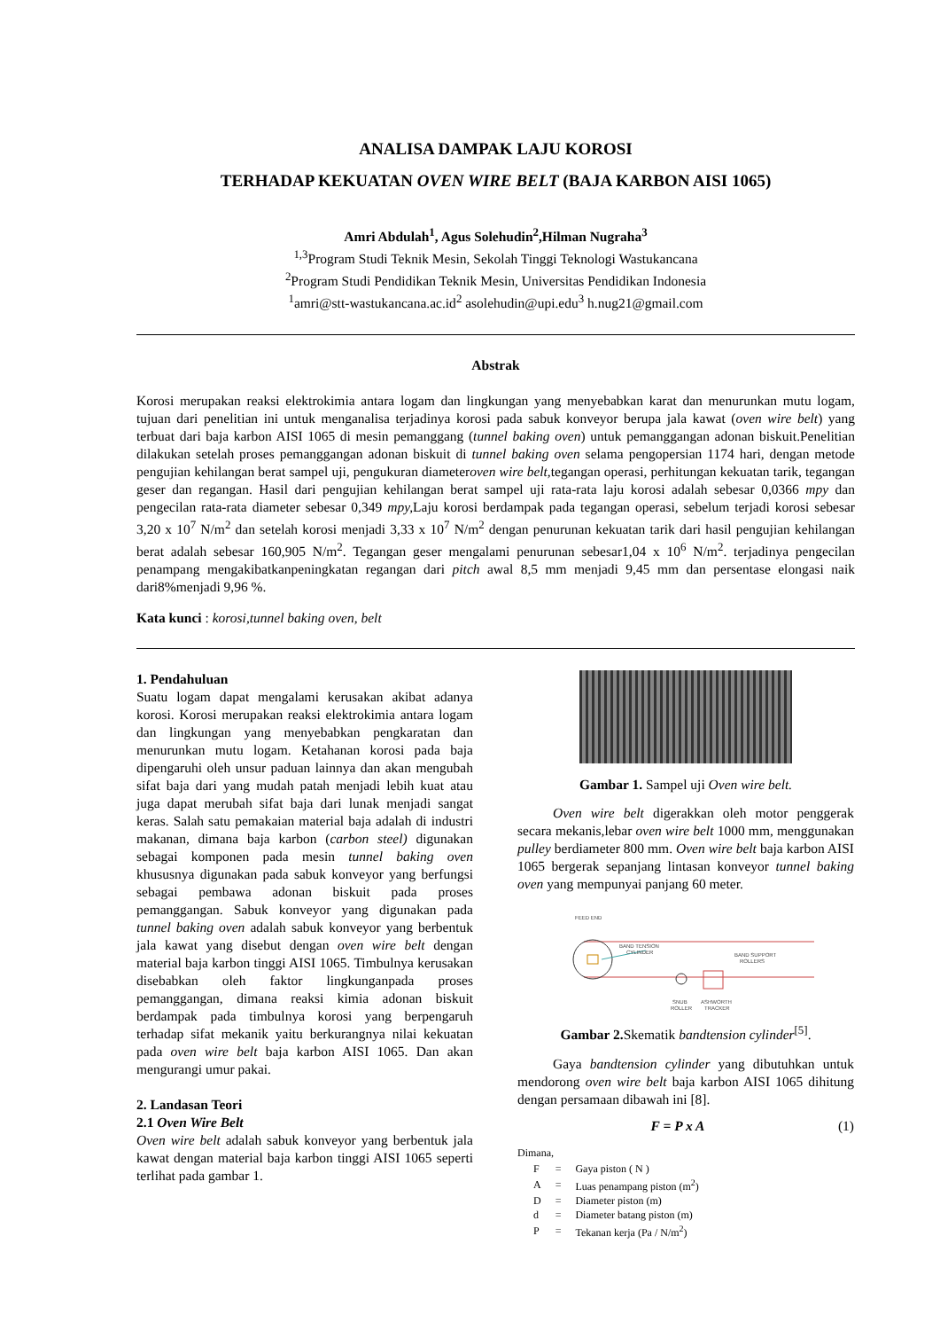ANALISA DAMPAK LAJU KOROSI
TERHADAP KEKUATAN OVEN WIRE BELT (BAJA KARBON AISI 1065)
Amri Abdulah<sup>1</sup>, Agus Solehudin<sup>2</sup>,Hilman Nugraha<sup>3</sup>
<sup>1,3</sup>Program Studi Teknik Mesin, Sekolah Tinggi Teknologi Wastukancana
<sup>2</sup> Program Studi Pendidikan Teknik Mesin, Universitas Pendidikan Indonesia
<sup>1</sup> amri@stt-wastukancana.ac.id<sup>2</sup> asolehudin@upi.edu<sup>3</sup> h.nug21@gmail.com
Abstrak
Korosi merupakan reaksi elektrokimia antara logam dan lingkungan yang menyebabkan karat dan menurunkan mutu logam, tujuan dari penelitian ini untuk menganalisa terjadinya korosi pada sabuk konveyor berupa jala kawat (oven wire belt) yang terbuat dari baja karbon AISI 1065 di mesin pemanggang (tunnel baking oven) untuk pemanggangan adonan biskuit.Penelitian dilakukan setelah proses pemanggangan adonan biskuit di tunnel baking oven selama pengopersian 1174 hari, dengan metode pengujian kehilangan berat sampel uji, pengukuran diameteroven wire belt, tegangan operasi, perhitungan kekuatan tarik, tegangan geser dan regangan. Hasil dari pengujian kehilangan berat sampel uji rata-rata laju korosi adalah sebesar 0,0366 mpy dan pengecilan rata-rata diameter sebesar 0,349 mpy, Laju korosi berdampak pada tegangan operasi, sebelum terjadi korosi sebesar 3,20 x 10<sup>7</sup> N/m<sup>2</sup> dan setelah korosi menjadi 3,33 x 10<sup>7</sup> N/m<sup>2</sup> dengan penurunan kekuatan tarik dari hasil pengujian kehilangan berat adalah sebesar 160,905 N/m<sup>2</sup>. Tegangan geser mengalami penurunan sebesar1,04 x 10<sup>6</sup> N/m<sup>2</sup>. terjadinya pengecilan penampang mengakibatkanpeningkatan regangan dari pitch awal 8,5 mm menjadi 9,45 mm dan persentase elongasi naik dari8%menjadi 9,96 %.
Kata kunci : korosi,tunnel baking oven, belt
1. Pendahuluan
Suatu logam dapat mengalami kerusakan akibat adanya korosi. Korosi merupakan reaksi elektrokimia antara logam dan lingkungan yang menyebabkan pengkaratan dan menurunkan mutu logam. Ketahanan korosi pada baja dipengaruhi oleh unsur paduan lainnya dan akan mengubah sifat baja dari yang mudah patah menjadi lebih kuat atau juga dapat merubah sifat baja dari lunak menjadi sangat keras. Salah satu pemakaian material baja adalah di industri makanan, dimana baja karbon (carbon steel) digunakan sebagai komponen pada mesin tunnel baking oven khususnya digunakan pada sabuk konveyor yang berfungsi sebagai pembawa adonan biskuit pada proses pemanggangan. Sabuk konveyor yang digunakan pada tunnel baking oven adalah sabuk konveyor yang berbentuk jala kawat yang disebut dengan oven wire belt dengan material baja karbon tinggi AISI 1065. Timbulnya kerusakan disebabkan oleh faktor lingkunganpada proses pemanggangan, dimana reaksi kimia adonan biskuit berdampak pada timbulnya korosi yang berpengaruh terhadap sifat mekanik yaitu berkurangnya nilai kekuatan pada oven wire belt baja karbon AISI 1065. Dan akan mengurangi umur pakai.
2. Landasan Teori
2.1 Oven Wire Belt
Oven wire belt adalah sabuk konveyor yang berbentuk jala kawat dengan material baja karbon tinggi AISI 1065 seperti terlihat pada gambar 1.
Gambar 1. Sampel uji Oven wire belt.
Oven wire belt digerakkan oleh motor penggerak secara mekanis,lebar oven wire belt 1000 mm, menggunakan pulley berdiameter 800 mm. Oven wire belt baja karbon AISI 1065 bergerak sepanjang lintasan konveyor tunnel baking oven yang mempunyai panjang 60 meter.
FEED END
BAND TENSION
CYLINDER
BAND SUPPORT
ROLLERS
SNUB
ROLLER
ASHWORTH
TRACKER
Gambar 2. Skematik bandtension cylinder<sup>[5]</sup>.
Gaya bandtension cylinder yang dibutuhkan untuk mendorong oven wire belt baja karbon AISI 1065 dihitung dengan persamaan dibawah ini [8].
F = P x A (1)
Dimana,
| F | = | Gaya piston ( N ) |
| A | = | Luas penampang piston (m<sup>2</sup>) |
| D | = | Diameter piston (m) |
| d | = | Diameter batang piston (m) |
| P | = | Tekanan kerja (Pa / N/m<sup>2</sup>) |